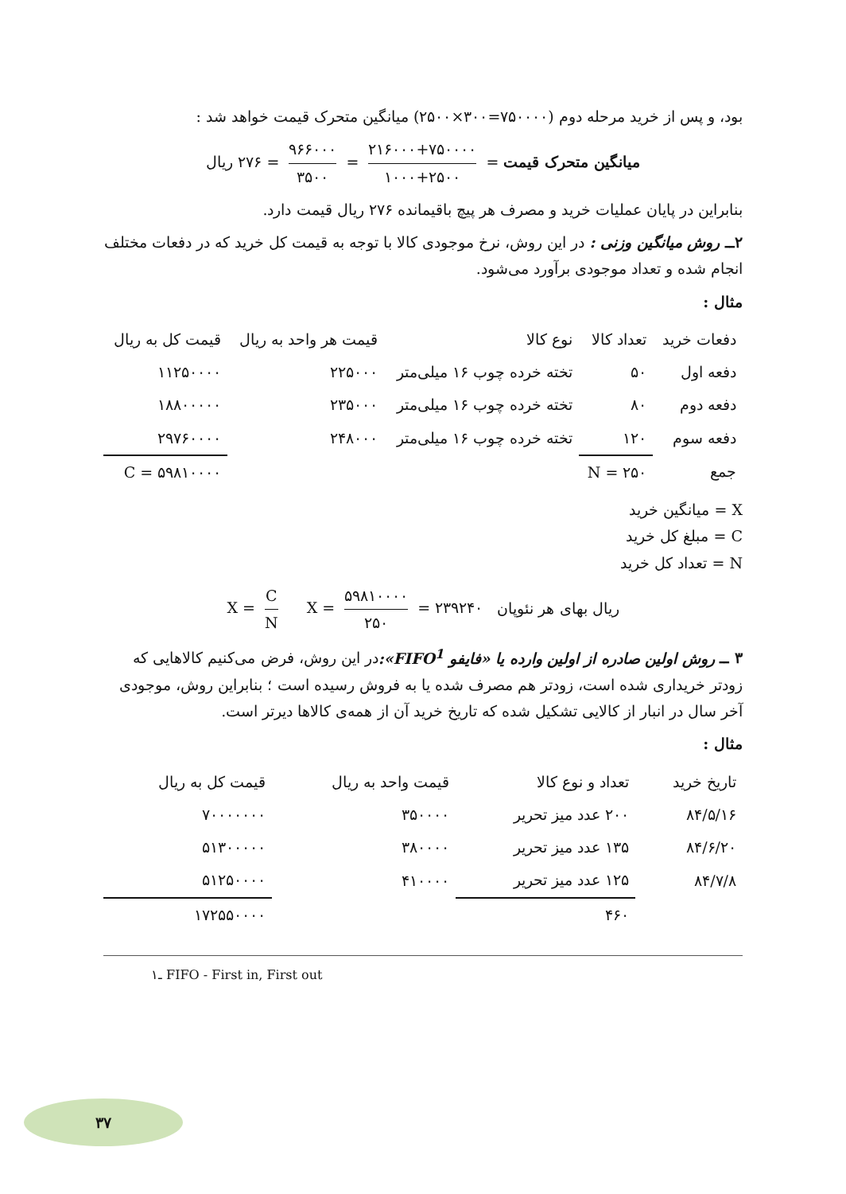بود، و پس از خرید مرحله دوم (۷۵۰۰۰۰=۳۰۰×۲۵۰۰) میانگین متحرک قیمت خواهد شد :
میانگین متحرک قیمت = ۲۱۶۰۰۰+۷۵۰۰۰۰ ۱۰۰۰+۲۵۰۰ = ۹۶۶۰۰۰ ۳۵۰۰ = ۲۷۶ ریال
بنابراین در پایان عملیات خرید و مصرف هر پیچ باقیمانده ۲۷۶ ریال قیمت دارد.
۲ــ روش میانگین وزنی : در این روش، نرخ موجودی کالا با توجه به قیمت کل خرید که در دفعات مختلف انجام شده و تعداد موجودی برآورد می‌شود.
مثال :
| دفعات خرید | تعداد کالا | نوع کالا | قیمت هر واحد به ریال | قیمت کل به ریال |
| --- | --- | --- | --- | --- |
| دفعه اول | ۵۰ | تخته خرده چوب ۱۶ میلی‌متر | ۲۲۵۰۰۰ | ۱۱۲۵۰۰۰۰ |
| دفعه دوم | ۸۰ | تخته خرده چوب ۱۶ میلی‌متر | ۲۳۵۰۰۰ | ۱۸۸۰۰۰۰۰ |
| دفعه سوم | ۱۲۰ | تخته خرده چوب ۱۶ میلی‌متر | ۲۴۸۰۰۰ | ۲۹۷۶۰۰۰۰ |
| جمع | N = ۲۵۰ | | | C = ۵۹۸۱۰۰۰۰ |
X = میانگین خرید
C = مبلغ کل خرید
N = تعداد کل خرید
ریال بهای هر نئوپان X = ۵۹۸۱۰۰۰۰ ۲۵۰ = ۲۳۹۲۴۰ X = C N
۳ ــ روش اولین صادره از اولین وارده یا «فایفو FIFO<sup>1</sup>»: در این روش، فرض می‌کنیم کالاهایی که زودتر خریداری شده است، زودتر هم مصرف شده یا به فروش رسیده است ؛ بنابراین روش، موجودی آخر سال در انبار از کالایی تشکیل شده که تاریخ خرید آن از همه‌ی کالاها دیرتر است.
مثال :
| تاریخ خرید | تعداد و نوع کالا | قیمت واحد به ریال | قیمت کل به ریال |
| --- | --- | --- | --- |
| ۸۴/۵/۱۶ | ۲۰۰ عدد میز تحریر | ۳۵۰۰۰۰ | ۷۰۰۰۰۰۰۰ |
| ۸۴/۶/۲۰ | ۱۳۵ عدد میز تحریر | ۳۸۰۰۰۰ | ۵۱۳۰۰۰۰۰ |
| ۸۴/۷/۸ | ۱۲۵ عدد میز تحریر | ۴۱۰۰۰۰ | ۵۱۲۵۰۰۰۰ |
| | ۴۶۰ | | ۱۷۲۵۵۰۰۰۰ |
۱ـ FIFO - First in, First out
۳۷